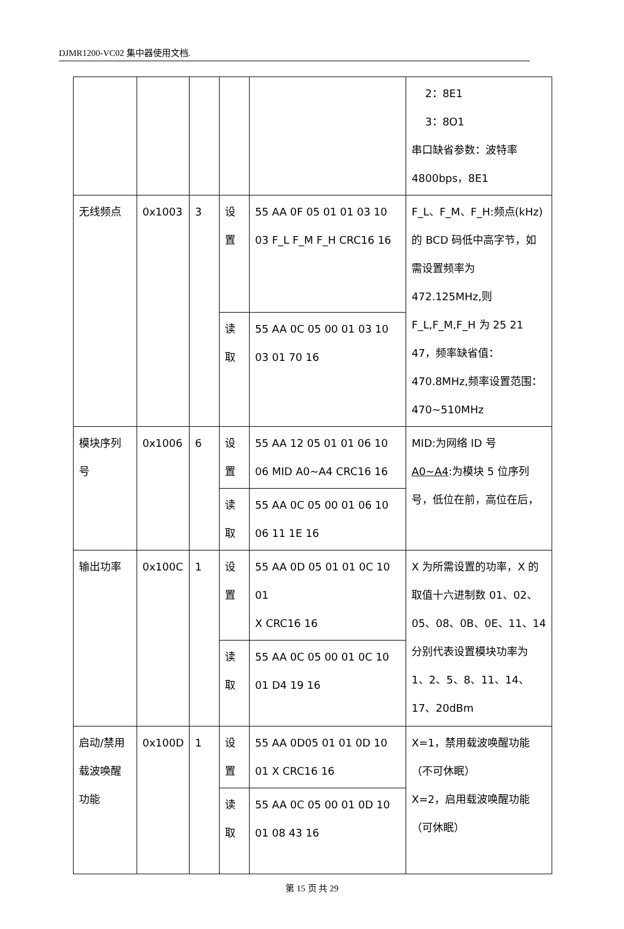DJMR1200-VC02 集中器使用文档.
| | | | | | 2：8E1 3：8O1 串口缺省参数：波特率 4800bps，8E1 |
| 无线频点 | 0x1003 | 3 | 设置 | 55 AA 0F 05 01 01 03 10 03 F_L F_M F_H CRC16 16 | F_L、F_M、F_H:频点(kHz)的 BCD 码低中高字节，如需设置频率为 472.125MHz,则 F_L,F_M,F_H 为 25 21 47，频率缺省值：470.8MHz,频率设置范围：470~510MHz |
| | | | 读取 | 55 AA 0C 05 00 01 03 10 03 01 70 16 | |
| 模块序列号 | 0x1006 | 6 | 设置 | 55 AA 12 05 01 01 06 10 06 MID A0~A4 CRC16 16 | MID:为网络 ID 号 A0~A4 :为模块 5 位序列号，低位在前，高位在后， |
| | | | 读取 | 55 AA 0C 05 00 01 06 10 06 11 1E 16 | |
| 输出功率 | 0x100C | 1 | 设置 | 55 AA 0D 05 01 01 0C 10 01 X CRC16 16 | X 为所需设置的功率，X 的取值十六进制数 01、02、05、08、0B、0E、11、14 分别代表设置模块功率为 1、2、5、8、11、14、17、20dBm |
| | | | 读取 | 55 AA 0C 05 00 01 0C 10 01 D4 19 16 | |
| 启动/禁用载波唤醒功能 | 0x100D | 1 | 设置 | 55 AA 0D05 01 01 0D 10 01 X CRC16 16 | X=1，禁用载波唤醒功能（不可休眠） X=2，启用载波唤醒功能（可休眠） |
| | | | 读取 | 55 AA 0C 05 00 01 0D 10 01 08 43 16 | |
第 15 页 共 29